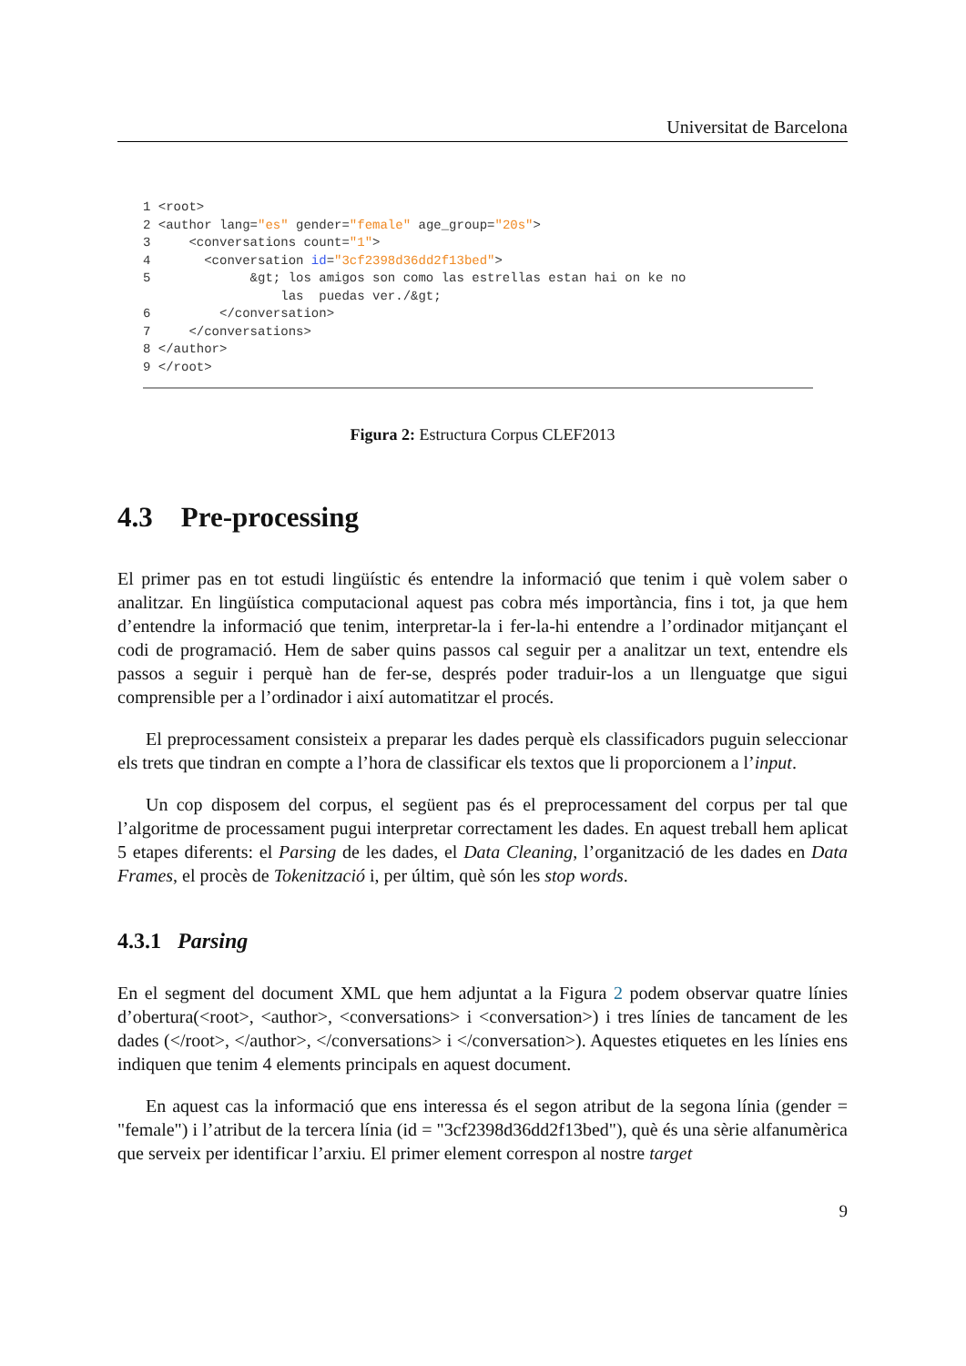Universitat de Barcelona
1 <root> 2 <author lang="es" gender="female" age_group="20s"> 3 <conversations count="1"> 4 <conversation id="3cf2398d36dd2f13bed"> 5 &gt; los amigos son como las estrellas estan hai on ke no las puedas ver./&gt; 6 </conversation> 7 </conversations> 8 </author> 9 </root>
Figura 2: Estructura Corpus CLEF2013
4.3 Pre-processing
El primer pas en tot estudi lingüístic és entendre la informació que tenim i què volem saber o analitzar. En lingüística computacional aquest pas cobra més importància, fins i tot, ja que hem d’entendre la informació que tenim, interpretar-la i fer-la-hi entendre a l’ordinador mitjançant el codi de programació. Hem de saber quins passos cal seguir per a analitzar un text, entendre els passos a seguir i perquè han de fer-se, després poder traduir-los a un llenguatge que sigui comprensible per a l’ordinador i així automatitzar el procés.
El preprocessament consisteix a preparar les dades perquè els classificadors puguin seleccionar els trets que tindran en compte a l’hora de classificar els textos que li proporcionem a l’input.
Un cop disposem del corpus, el següent pas és el preprocessament del corpus per tal que l’algoritme de processament pugui interpretar correctament les dades. En aquest treball hem aplicat 5 etapes diferents: el Parsing de les dades, el Data Cleaning, l’organització de les dades en Data Frames, el procès de Tokenització i, per últim, què són les stop words.
4.3.1 Parsing
En el segment del document XML que hem adjuntat a la Figura 2 podem observar quatre línies d’obertura(<root>, <author>, <conversations> i <conversation>) i tres línies de tancament de les dades (</root>, </author>, </conversations> i </conversation>). Aquestes etiquetes en les línies ens indiquen que tenim 4 elements principals en aquest document.
En aquest cas la informació que ens interessa és el segon atribut de la segona línia (gender = "female") i l’atribut de la tercera línia (id = "3cf2398d36dd2f13bed"), què és una sèrie alfanumèrica que serveix per identificar l’arxiu. El primer element correspon al nostre target
9